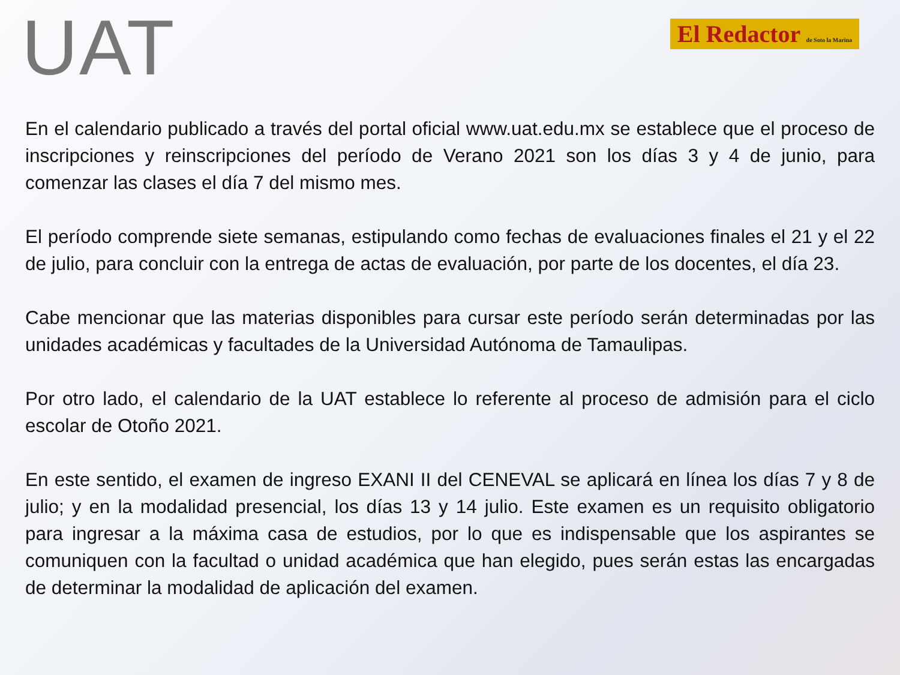UAT
El Redactor de Soto la Marina
En el calendario publicado a través del portal oficial www.uat.edu.mx se establece que el proceso de inscripciones y reinscripciones del período de Verano 2021 son los días 3 y 4 de junio, para comenzar las clases el día 7 del mismo mes.
El período comprende siete semanas, estipulando como fechas de evaluaciones finales el 21 y el 22 de julio, para concluir con la entrega de actas de evaluación, por parte de los docentes, el día 23.
Cabe mencionar que las materias disponibles para cursar este período serán determinadas por las unidades académicas y facultades de la Universidad Autónoma de Tamaulipas.
Por otro lado, el calendario de la UAT establece lo referente al proceso de admisión para el ciclo escolar de Otoño 2021.
En este sentido, el examen de ingreso EXANI II del CENEVAL se aplicará en línea los días 7 y 8 de julio; y en la modalidad presencial, los días 13 y 14 julio. Este examen es un requisito obligatorio para ingresar a la máxima casa de estudios, por lo que es indispensable que los aspirantes se comuniquen con la facultad o unidad académica que han elegido, pues serán estas las encargadas de determinar la modalidad de aplicación del examen.